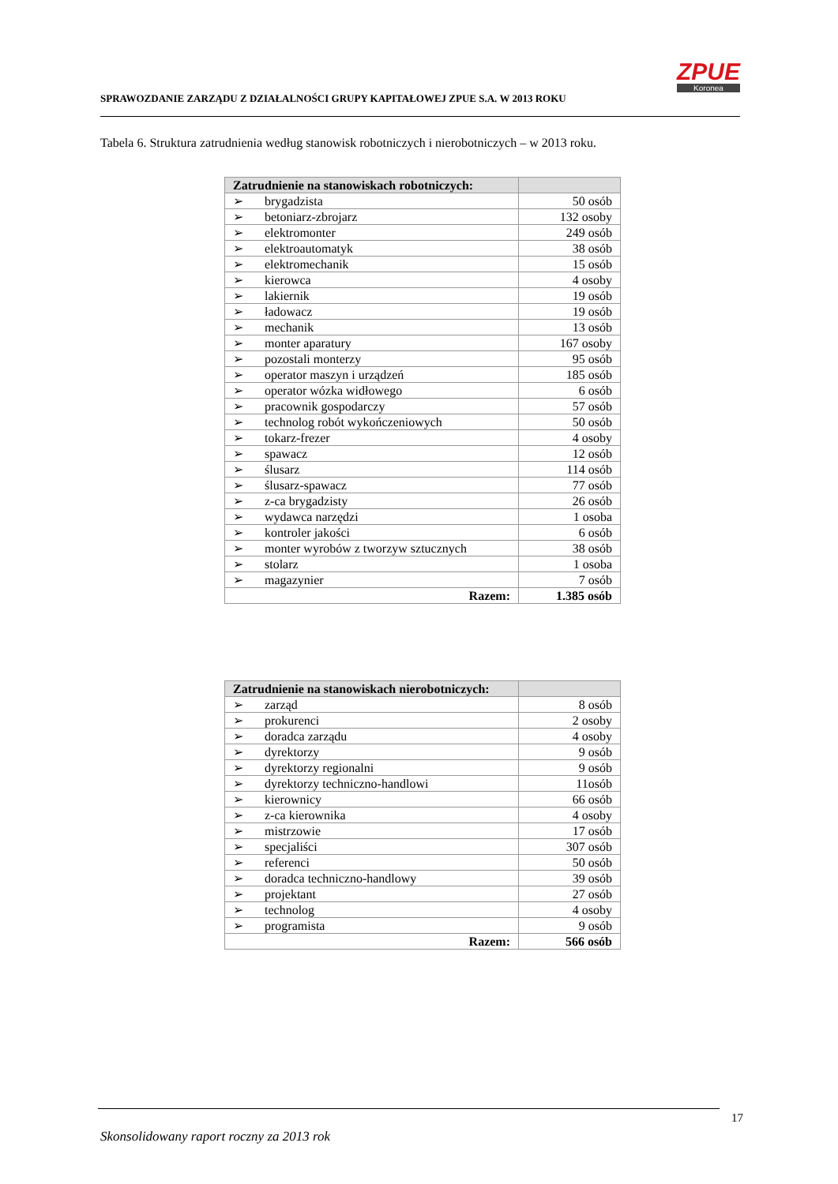SPRAWOZDANIE ZARZĄDU Z DZIAŁALNOŚCI GRUPY KAPITAŁOWEJ ZPUE S.A. W 2013 ROKU
ZPUE
Koronea
Tabela 6. Struktura zatrudnienia według stanowisk robotniczych i nierobotniczych – w 2013 roku.
| Zatrudnienie na stanowiskach robotniczych: | | |
| --- | --- | --- |
| ➢ | brygadzista | 50 osób |
| ➢ | betoniarz-zbrojarz | 132 osoby |
| ➢ | elektromonter | 249 osób |
| ➢ | elektroautomatyk | 38 osób |
| ➢ | elektromechanik | 15 osób |
| ➢ | kierowca | 4 osoby |
| ➢ | lakiernik | 19 osób |
| ➢ | ładowacz | 19 osób |
| ➢ | mechanik | 13 osób |
| ➢ | monter aparatury | 167 osoby |
| ➢ | pozostali monterzy | 95 osób |
| ➢ | operator maszyn i urządzeń | 185 osób |
| ➢ | operator wózka widłowego | 6 osób |
| ➢ | pracownik gospodarczy | 57 osób |
| ➢ | technolog robót wykończeniowych | 50 osób |
| ➢ | tokarz-frezer | 4 osoby |
| ➢ | spawacz | 12 osób |
| ➢ | ślusarz | 114 osób |
| ➢ | ślusarz-spawacz | 77 osób |
| ➢ | z-ca brygadzisty | 26 osób |
| ➢ | wydawca narzędzi | 1 osoba |
| ➢ | kontroler jakości | 6 osób |
| ➢ | monter wyrobów z tworzyw sztucznych | 38 osób |
| ➢ | stolarz | 1 osoba |
| ➢ | magazynier | 7 osób |
| Razem: | | 1.385 osób |
| Zatrudnienie na stanowiskach nierobotniczych: | | |
| --- | --- | --- |
| ➢ | zarząd | 8 osób |
| ➢ | prokurenci | 2 osoby |
| ➢ | doradca zarządu | 4 osoby |
| ➢ | dyrektorzy | 9 osób |
| ➢ | dyrektorzy regionalni | 9 osób |
| ➢ | dyrektorzy techniczno-handlowi | 11osób |
| ➢ | kierownicy | 66 osób |
| ➢ | z-ca kierownika | 4 osoby |
| ➢ | mistrzowie | 17 osób |
| ➢ | specjaliści | 307 osób |
| ➢ | referenci | 50 osób |
| ➢ | doradca techniczno-handlowy | 39 osób |
| ➢ | projektant | 27 osób |
| ➢ | technolog | 4 osoby |
| ➢ | programista | 9 osób |
| Razem: | | 566 osób |
17
Skonsolidowany raport roczny za 2013 rok